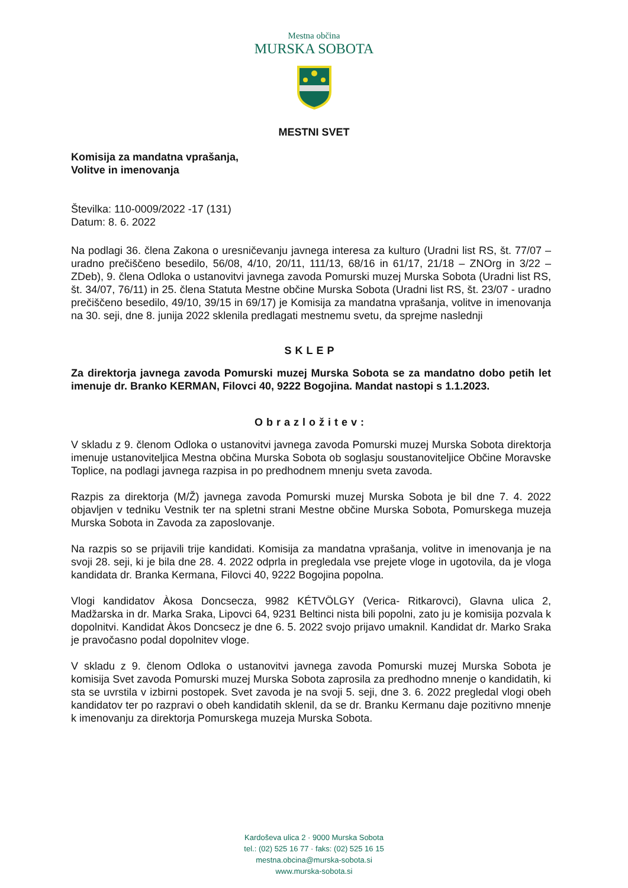Mestna občina
MURSKA SOBOTA
MESTNI SVET
Komisija za mandatna vprašanja,
Volitve in imenovanja
Številka: 110-0009/2022 -17 (131)
Datum: 8. 6. 2022
Na podlagi 36. člena Zakona o uresničevanju javnega interesa za kulturo (Uradni list RS, št. 77/07 – uradno prečiščeno besedilo, 56/08, 4/10, 20/11, 111/13, 68/16 in 61/17, 21/18 – ZNOrg in 3/22 – ZDeb), 9. člena Odloka o ustanovitvi javnega zavoda Pomurski muzej Murska Sobota (Uradni list RS, št. 34/07, 76/11) in 25. člena Statuta Mestne občine Murska Sobota (Uradni list RS, št. 23/07 - uradno prečiščeno besedilo, 49/10, 39/15 in 69/17) je Komisija za mandatna vprašanja, volitve in imenovanja na 30. seji, dne 8. junija 2022 sklenila predlagati mestnemu svetu, da sprejme naslednji
SKLEP
Za direktorja javnega zavoda Pomurski muzej Murska Sobota se za mandatno dobo petih let imenuje dr. Branko KERMAN, Filovci 40, 9222 Bogojina. Mandat nastopi s 1.1.2023.
Obrazložitev:
V skladu z 9. členom Odloka o ustanovitvi javnega zavoda Pomurski muzej Murska Sobota direktorja imenuje ustanoviteljica Mestna občina Murska Sobota ob soglasju soustanoviteljice Občine Moravske Toplice, na podlagi javnega razpisa in po predhodnem mnenju sveta zavoda.
Razpis za direktorja (M/Ž) javnega zavoda Pomurski muzej Murska Sobota je bil dne 7. 4. 2022 objavljen v tedniku Vestnik ter na spletni strani Mestne občine Murska Sobota, Pomurskega muzeja Murska Sobota in Zavoda za zaposlovanje.
Na razpis so se prijavili trije kandidati. Komisija za mandatna vprašanja, volitve in imenovanja je na svoji 28. seji, ki je bila dne 28. 4. 2022 odprla in pregledala vse prejete vloge in ugotovila, da je vloga kandidata dr. Branka Kermana, Filovci 40, 9222 Bogojina popolna.
Vlogi kandidatov Àkosa Doncsecza, 9982 KÉTVÖLGY (Verica- Ritkarovci), Glavna ulica 2, Madžarska in dr. Marka Sraka, Lipovci 64, 9231 Beltinci nista bili popolni, zato ju je komisija pozvala k dopolnitvi. Kandidat Àkos Doncsecz je dne 6. 5. 2022 svojo prijavo umaknil. Kandidat dr. Marko Sraka je pravočasno podal dopolnitev vloge.
V skladu z 9. členom Odloka o ustanovitvi javnega zavoda Pomurski muzej Murska Sobota je komisija Svet zavoda Pomurski muzej Murska Sobota zaprosila za predhodno mnenje o kandidatih, ki sta se uvrstila v izbirni postopek. Svet zavoda je na svoji 5. seji, dne 3. 6. 2022 pregledal vlogi obeh kandidatov ter po razpravi o obeh kandidatih sklenil, da se dr. Branku Kermanu daje pozitivno mnenje k imenovanju za direktorja Pomurskega muzeja Murska Sobota.
Kardoševa ulica 2 · 9000 Murska Sobota
tel.: (02) 525 16 77 · faks: (02) 525 16 15
mestna.obcina@murska-sobota.si
www.murska-sobota.si